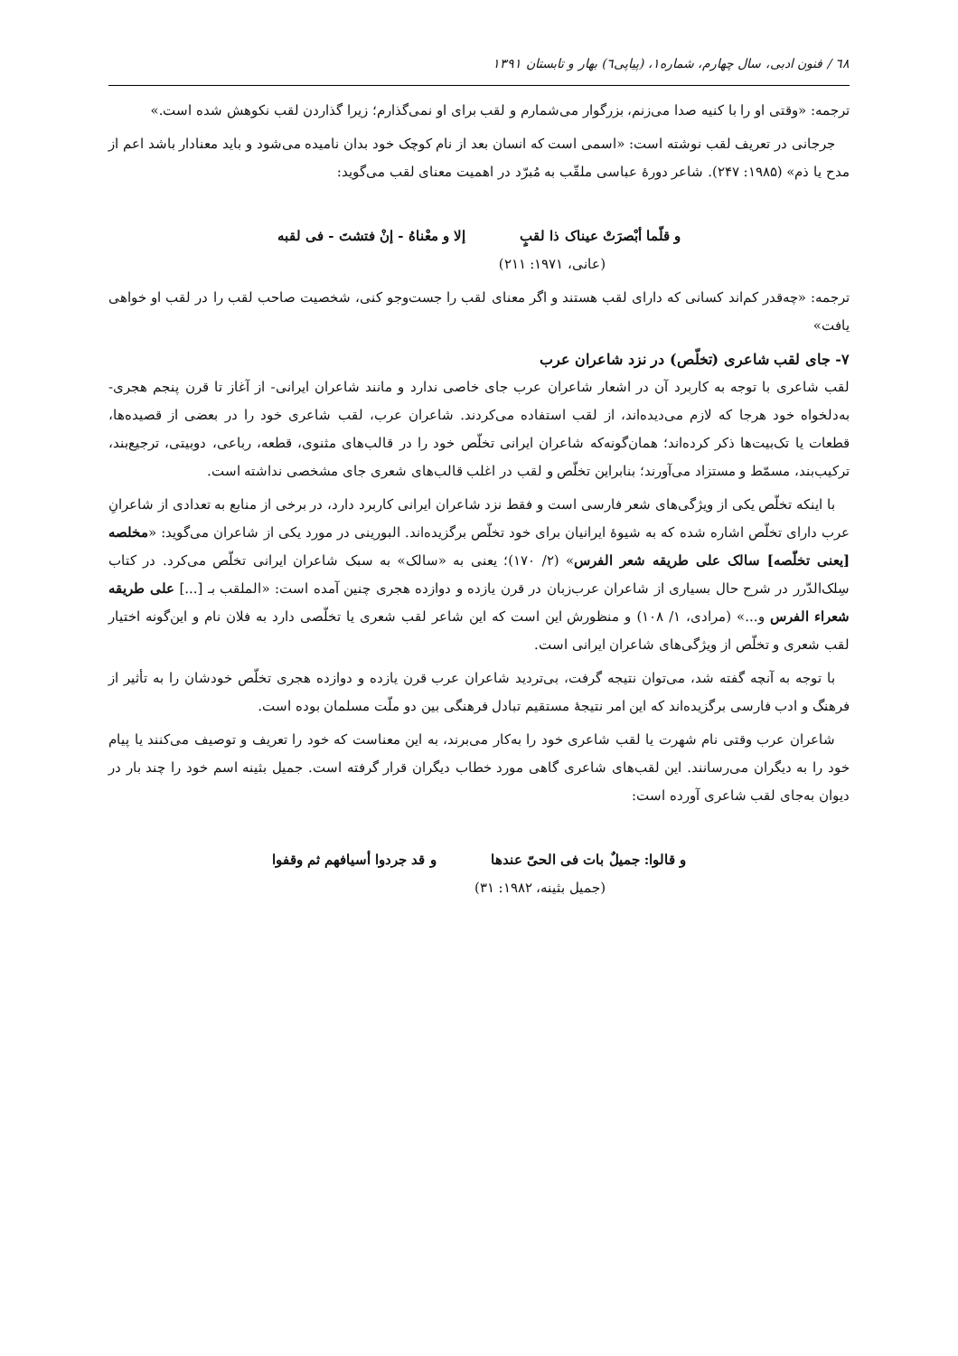٦٨ / فنون ادبی، سال چهارم، شماره۱، (پیاپی٦) بهار و تابستان ۱۳۹۱
ترجمه: «وقتی او را با کنیه صدا می‌زنم، بزرگوار می‌شمارم و لقب برای او نمی‌گذارم؛ زیرا گذاردن لقب نکوهش شده است.»
جرجانی در تعریف لقب نوشته است: «اسمی است که انسان بعد از نام کوچک خود بدان نامیده می‌شود و باید معنادار باشد اعم از مدح یا ذم» (۱۹۸۵: ۲۴۷). شاعر دورهٔ عباسی ملقّب به مُبرّد در اهمیت معنای لقب می‌گوید:
و قلّما أبْصرَتْ عیناک ذا لقبٍ إلا و معْناهُ - إنْ فتشتَ - فی لقبه
(عانی، ۱۹۷۱: ۲۱۱)
ترجمه: «چه‌قدر کم‌اند کسانی که دارای لقب هستند و اگر معنای لقب را جست‌وجو کنی، شخصیت صاحب لقب را در لقب او خواهی یافت»
۷- جای لقب شاعری (تخلّص) در نزد شاعران عرب
لقب شاعری با توجه به کاربرد آن در اشعار شاعران عرب جای خاصی ندارد و مانند شاعران ایرانی- از آغاز تا قرن پنجم هجری- به‌دلخواه خود هرجا که لازم می‌دیده‌اند، از لقب استفاده می‌کردند. شاعران عرب، لقب شاعری خود را در بعضی از قصیده‌ها، قطعات یا تک‌بیت‌ها ذکر کرده‌اند؛ همان‌گونه‌که شاعران ایرانی تخلّص خود را در قالب‌های مثنوی، قطعه، رباعی، دوبیتی، ترجیع‌بند، ترکیب‌بند، مسمّط و مستزاد می‌آورند؛ بنابراین تخلّص و لقب در اغلب قالب‌های شعری جای مشخصی نداشته است.
با اینکه تخلّص یکی از ویژگی‌های شعر فارسی است و فقط نزد شاعران ایرانی کاربرد دارد، در برخی از منابع به تعدادی از شاعرانِ عرب دارای تخلّص اشاره شده که به شیوهٔ ایرانیان برای خود تخلّص برگزیده‌اند. البورینی در مورد یکی از شاعران می‌گوید: «مخلصه [یعنی تخلّصه] سالک علی طریقه شعر الفرس» (۲/ ۱۷۰)؛ یعنی به «سالک» به سبک شاعران ایرانی تخلّص می‌کرد. در کتاب سِلک‌الدّرر در شرح حال بسیاری از شاعران عرب‌زبان در قرن یازده و دوازده هجری چنین آمده است: «الملقب بـ [...] علی طریقه شعراء الفرس و...» (مرادی، ۱/ ۱۰۸) و منظورش این است که این شاعر لقب شعری یا تخلّصی دارد به فلان نام و این‌گونه اختیار لقب شعری و تخلّص از ویژگی‌های شاعران ایرانی است.
با توجه به آنچه گفته شد، می‌توان نتیجه گرفت، بی‌تردید شاعران عرب قرن یازده و دوازده هجری تخلّص خودشان را به تأثیر از فرهنگ و ادب فارسی برگزیده‌اند که این امر نتیجهٔ مستقیم تبادل فرهنگی بین دو ملّت مسلمان بوده است.
شاعران عرب وقتی نام شهرت یا لقب شاعری خود را به‌کار می‌برند، به این معناست که خود را تعریف و توصیف می‌کنند یا پیام خود را به دیگران می‌رسانند. این لقب‌های شاعری گاهی مورد خطاب دیگران قرار گرفته است. جمیل بثینه اسم خود را چند بار در دیوان به‌جای لقب شاعری آورده است:
و قالوا: جمیلٌ بات فی الحیّ عندها و قد جردوا أسیافهم ثم وقفوا
(جمیل بثینه، ۱۹۸۲: ۳۱)